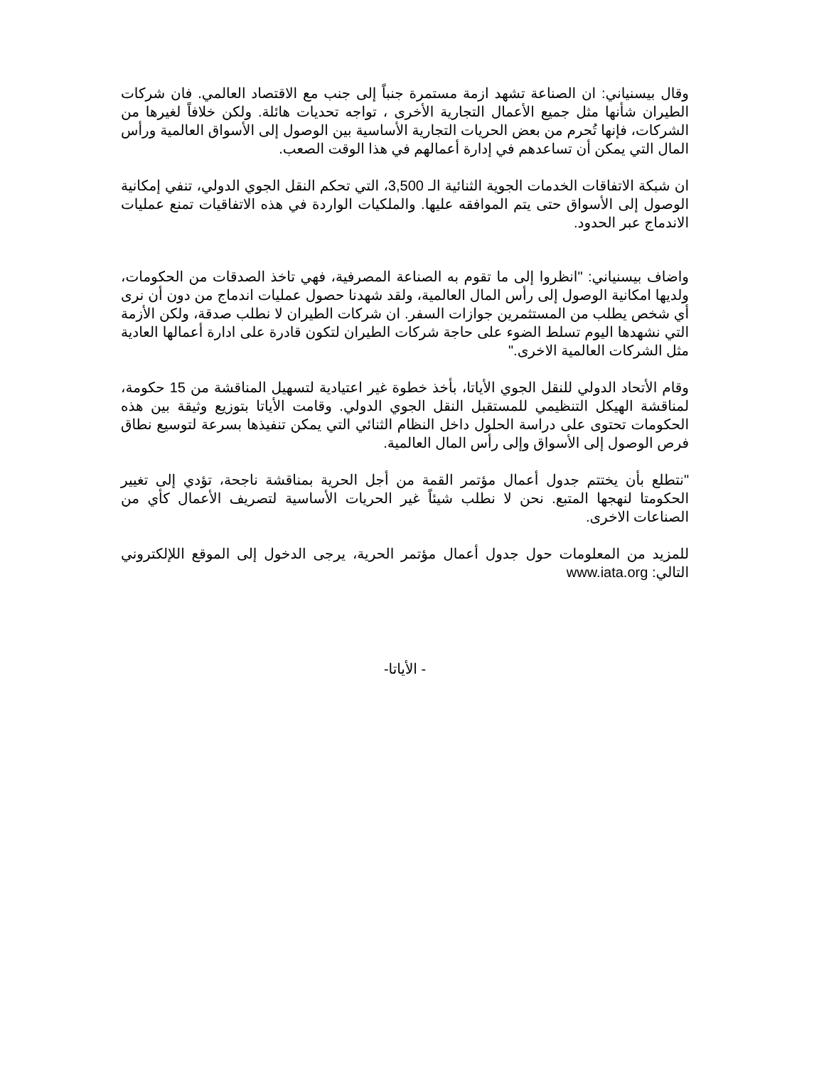وقال بيسنياني: ان الصناعة تشهد ازمة مستمرة جنباً إلى جنب مع الاقتصاد العالمي. فان شركات الطيران شأنها مثل جميع الأعمال التجارية الأخرى ، تواجه تحديات هائلة. ولكن خلافاً لغيرها من الشركات، فإنها تُحرم من بعض الحريات التجارية الأساسية بين الوصول إلى الأسواق العالمية ورأس المال التي يمكن أن تساعدهم في إدارة أعمالهم في هذا الوقت الصعب.
ان شبكة الاتفاقات الخدمات الجوية الثنائية الـ 3,500، التي تحكم النقل الجوي الدولي، تنفي إمكانية الوصول إلى الأسواق حتى يتم الموافقه عليها. والملكيات الواردة في هذه الاتفاقيات تمنع عمليات الاندماج عبر الحدود.
واضاف بيسنياني: "انظروا إلى ما تقوم به الصناعة المصرفية، فهي تاخذ الصدقات من الحكومات، ولديها امكانية الوصول إلى رأس المال العالمية، ولقد شهدنا حصول عمليات اندماج من دون أن نرى أي شخص يطلب من المستثمرين جوازات السفر. ان شركات الطيران لا نطلب صدقة، ولكن الأزمة التي نشهدها اليوم تسلط الضوء على حاجة شركات الطيران لتكون قادرة على ادارة أعمالها العادية مثل الشركات العالمية الاخرى."
وقام الأتحاد الدولي للنقل الجوي الأياتا، بأخذ خطوة غير اعتيادية لتسهيل المناقشة من 15 حكومة، لمناقشة الهيكل التنظيمي للمستقبل النقل الجوي الدولي. وقامت الأياتا بتوزيع وثيقة بين هذه الحكومات تحتوى على دراسة الحلول داخل النظام الثنائي التي يمكن تنفيذها بسرعة لتوسيع نطاق فرص الوصول إلى الأسواق وإلى رأس المال العالمية.
"نتطلع بأن يختتم جدول أعمال مؤتمر القمة من أجل الحرية بمناقشة ناجحة، تؤدي إلى تغيير الحكومتا لنهجها المتبع. نحن لا نطلب شيئاً غير الحريات الأساسية لتصريف الأعمال كأي من الصناعات الاخرى.
للمزيد من المعلومات حول جدول أعمال مؤتمر الحرية، يرجى الدخول إلى الموقع اللإلكتروني التالي: www.iata.org
- الأياتا-